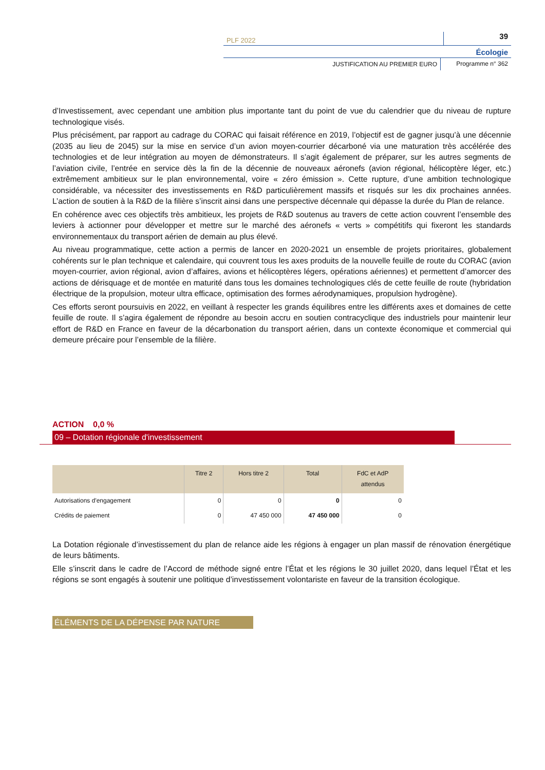PLF 2022
39
Écologie
JUSTIFICATION AU PREMIER EURO Programme n° 362
d’Investissement, avec cependant une ambition plus importante tant du point de vue du calendrier que du niveau de rupture technologique visés.
Plus précisément, par rapport au cadrage du CORAC qui faisait référence en 2019, l’objectif est de gagner jusqu’à une décennie (2035 au lieu de 2045) sur la mise en service d’un avion moyen-courrier décarboné via une maturation très accélérée des technologies et de leur intégration au moyen de démonstrateurs. Il s’agit également de préparer, sur les autres segments de l’aviation civile, l’entrée en service dès la fin de la décennie de nouveaux aéronefs (avion régional, hélicoptère léger, etc.) extrêmement ambitieux sur le plan environnemental, voire « zéro émission ». Cette rupture, d’une ambition technologique considérable, va nécessiter des investissements en R&D particulièrement massifs et risqués sur les dix prochaines années. L’action de soutien à la R&D de la filière s’inscrit ainsi dans une perspective décennale qui dépasse la durée du Plan de relance.
En cohérence avec ces objectifs très ambitieux, les projets de R&D soutenus au travers de cette action couvrent l’ensemble des leviers à actionner pour développer et mettre sur le marché des aéronefs « verts » compétitifs qui fixeront les standards environnementaux du transport aérien de demain au plus élevé.
Au niveau programmatique, cette action a permis de lancer en 2020-2021 un ensemble de projets prioritaires, globalement cohérents sur le plan technique et calendaire, qui couvrent tous les axes produits de la nouvelle feuille de route du CORAC (avion moyen-courrier, avion régional, avion d’affaires, avions et hélicoptères légers, opérations aériennes) et permettent d’amorcer des actions de dérisquage et de montée en maturité dans tous les domaines technologiques clés de cette feuille de route (hybridation électrique de la propulsion, moteur ultra efficace, optimisation des formes aérodynamiques, propulsion hydrogène).
Ces efforts seront poursuivis en 2022, en veillant à respecter les grands équilibres entre les différents axes et domaines de cette feuille de route. Il s’agira également de répondre au besoin accru en soutien contracyclique des industriels pour maintenir leur effort de R&D en France en faveur de la décarbonation du transport aérien, dans un contexte économique et commercial qui demeure précaire pour l’ensemble de la filière.
ACTION 0,0 %
09 – Dotation régionale d'investissement
| | Titre 2 | Hors titre 2 | Total | FdC et AdP attendus |
| --- | --- | --- | --- | --- |
| Autorisations d'engagement | 0 | 0 | 0 | 0 |
| Crédits de paiement | 0 | 47 450 000 | 47 450 000 | 0 |
La Dotation régionale d’investissement du plan de relance aide les régions à engager un plan massif de rénovation énergétique de leurs bâtiments.
Elle s’inscrit dans le cadre de l’Accord de méthode signé entre l’État et les régions le 30 juillet 2020, dans lequel l’État et les régions se sont engagés à soutenir une politique d’investissement volontariste en faveur de la transition écologique.
ÉLÉMENTS DE LA DÉPENSE PAR NATURE